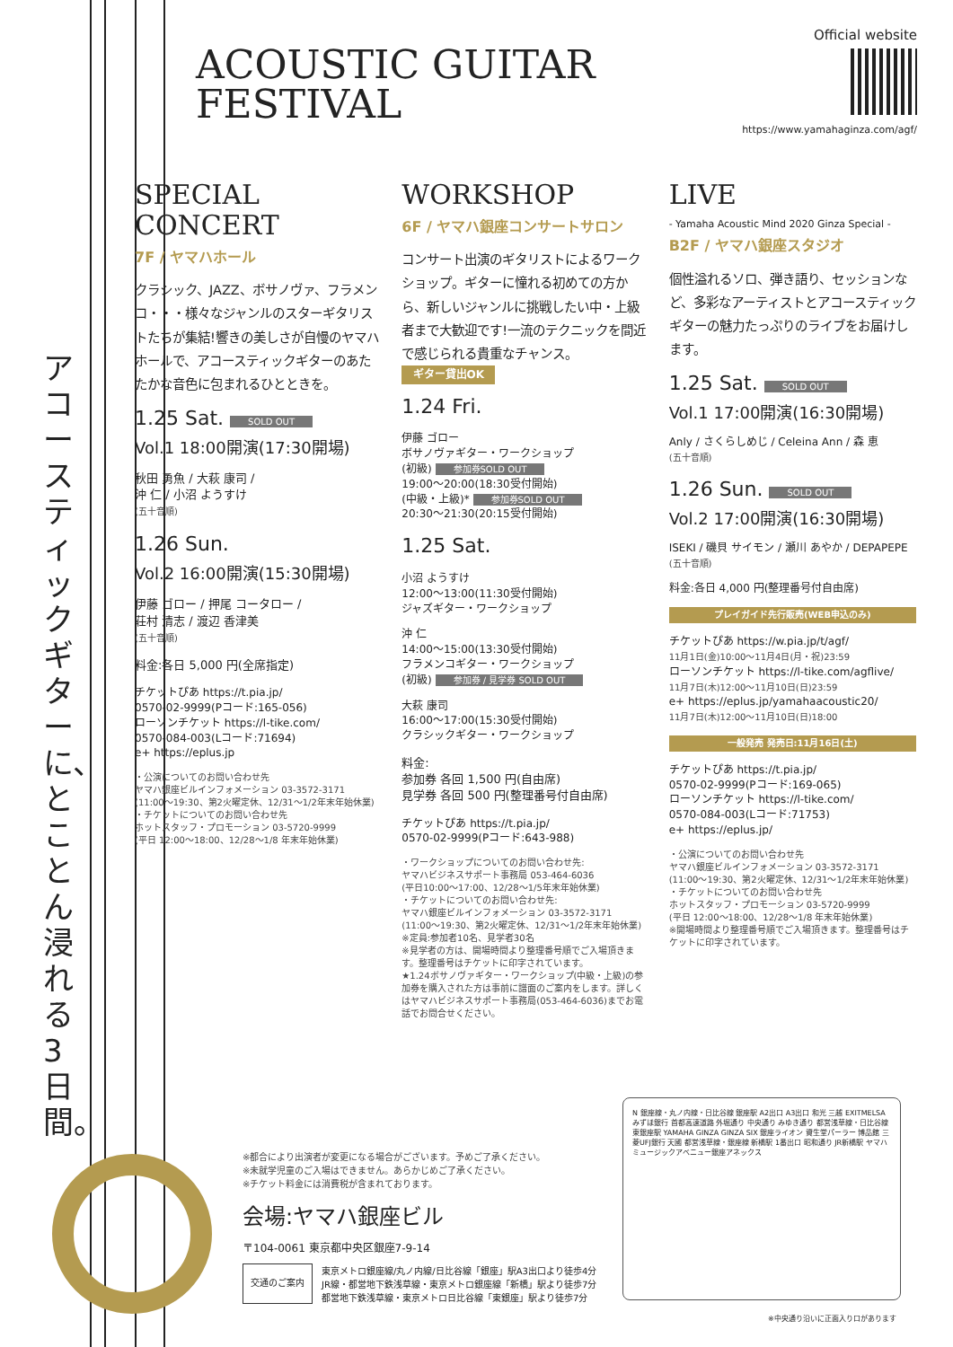ACOUSTIC GUITAR
FESTIVAL
Official website
https://www.yamahaginza.com/agf/
アコースティックギターに、とことん浸れる3日間。
SPECIAL
CONCERT
7F / ヤマハホール
クラシック、JAZZ、ボサノヴァ、フラメンコ・・・様々なジャンルのスターギタリストたちが集結!響きの美しさが自慢のヤマハホールで、アコースティックギターのあたたかな音色に包まれるひとときを。
1.25 Sat. SOLD OUT
Vol.1 18:00開演(17:30開場)
秋田 勇魚 / 大萩 康司 /
沖 仁 / 小沼 ようすけ
(五十音順)
1.26 Sun.
Vol.2 16:00開演(15:30開場)
伊藤 ゴロー / 押尾 コータロー /
荘村 清志 / 渡辺 香津美
(五十音順)
料金:各日 5,000 円(全席指定)
チケットぴあ https://t.pia.jp/
0570-02-9999(Pコード:165-056)
ローソンチケット https://l-tike.com/
0570-084-003(Lコード:71694)
e+ https://eplus.jp
・公演についてのお問い合わせ先
ヤマハ銀座ビルインフォメーション 03-3572-3171
(11:00〜19:30、第2火曜定休、12/31〜1/2年末年始休業)
・チケットについてのお問い合わせ先
ホットスタッフ・プロモーション 03-5720-9999
(平日 12:00〜18:00、12/28〜1/8 年末年始休業)
WORKSHOP
6F / ヤマハ銀座コンサートサロン
コンサート出演のギタリストによるワークショップ。ギターに憧れる初めての方から、新しいジャンルに挑戦したい中・上級者まで大歓迎です!一流のテクニックを間近で感じられる貴重なチャンス。
ギター貸出OK
1.24 Fri.
伊藤 ゴロー
ボサノヴァギター・ワークショップ
(初級) 参加券SOLD OUT
19:00〜20:00(18:30受付開始)
(中級・上級)* 参加券SOLD OUT
20:30〜21:30(20:15受付開始)
1.25 Sat.
小沼 ようすけ
12:00〜13:00(11:30受付開始)
ジャズギター・ワークショップ
沖 仁
14:00〜15:00(13:30受付開始)
フラメンコギター・ワークショップ
(初級) 参加券 / 見学券 SOLD OUT
大萩 康司
16:00〜17:00(15:30受付開始)
クラシックギター・ワークショップ
料金:
参加券 各回 1,500 円(自由席)
見学券 各回 500 円(整理番号付自由席)
チケットぴあ https://t.pia.jp/
0570-02-9999(Pコード:643-988)
・ワークショップについてのお問い合わせ先:
ヤマハビジネスサポート事務局 053-464-6036
(平日10:00〜17:00、12/28〜1/5年末年始休業)
・チケットについてのお問い合わせ先:
ヤマハ銀座ビルインフォメーション 03-3572-3171
(11:00〜19:30、第2火曜定休、12/31〜1/2年末年始休業)
※定員:参加者10名、見学者30名
※見学者の方は、開場時間より整理番号順でご入場頂きます。整理番号はチケットに印字されています。
★1.24ボサノヴァギター・ワークショップ(中級・上級)の参加券を購入された方は事前に譜面のご案内をします。詳しくはヤマハビジネスサポート事務局(053-464-6036)までお電話でお問合せください。
LIVE
- Yamaha Acoustic Mind 2020 Ginza Special -
B2F / ヤマハ銀座スタジオ
個性溢れるソロ、弾き語り、セッションなど、多彩なアーティストとアコースティックギターの魅力たっぷりのライブをお届けします。
1.25 Sat. SOLD OUT
Vol.1 17:00開演(16:30開場)
Anly / さくらしめじ / Celeina Ann / 森 恵
(五十音順)
1.26 Sun. SOLD OUT
Vol.2 17:00開演(16:30開場)
ISEKI / 磯貝 サイモン / 瀬川 あやか / DEPAPEPE
(五十音順)
料金:各日 4,000 円(整理番号付自由席)
プレイガイド先行販売(WEB申込のみ)
チケットぴあ https://w.pia.jp/t/agf/
11月1日(金)10:00〜11月4日(月・祝)23:59
ローソンチケット https://l-tike.com/agflive/
11月7日(木)12:00〜11月10日(日)23:59
e+ https://eplus.jp/yamahaacoustic20/
11月7日(木)12:00〜11月10日(日)18:00
一般発売 発売日:11月16日(土)
チケットぴあ https://t.pia.jp/
0570-02-9999(Pコード:169-065)
ローソンチケット https://l-tike.com/
0570-084-003(Lコード:71753)
e+ https://eplus.jp/
・公演についてのお問い合わせ先
ヤマハ銀座ビルインフォメーション 03-3572-3171
(11:00〜19:30、第2火曜定休、12/31〜1/2年末年始休業)
・チケットについてのお問い合わせ先
ホットスタッフ・プロモーション 03-5720-9999
(平日 12:00〜18:00、12/28〜1/8 年末年始休業)
※開場時間より整理番号順でご入場頂きます。整理番号はチケットに印字されています。
※都合により出演者が変更になる場合がございます。予めご了承ください。
※未就学児童のご入場はできません。あらかじめご了承ください。
※チケット料金には消費税が含まれております。
会場:ヤマハ銀座ビル
〒104-0061 東京都中央区銀座7-9-14
交通のご案内
東京メトロ銀座線/丸ノ内線/日比谷線「銀座」駅A3出口より徒歩4分
JR線・都営地下鉄浅草線・東京メトロ銀座線「新橋」駅より徒歩7分
都営地下鉄浅草線・東京メトロ日比谷線「東銀座」駅より徒歩7分
N 銀座線・丸ノ内線・日比谷線 銀座駅 A2出口 A3出口 和光 三越 EXITMELSA みずほ銀行 首都高速道路 外堀通り 中央通り みゆき通り 都営浅草線・日比谷線 東銀座駅 YAMAHA GINZA GINZA SIX 銀座ライオン 資生堂パーラー 博品館 三菱UFJ銀行 天國 都営浅草線・銀座線 新橋駅 1番出口 昭和通り JR新橋駅 ヤマハミュージックアベニュー銀座アネックス
※中央通り沿いに正面入り口があります